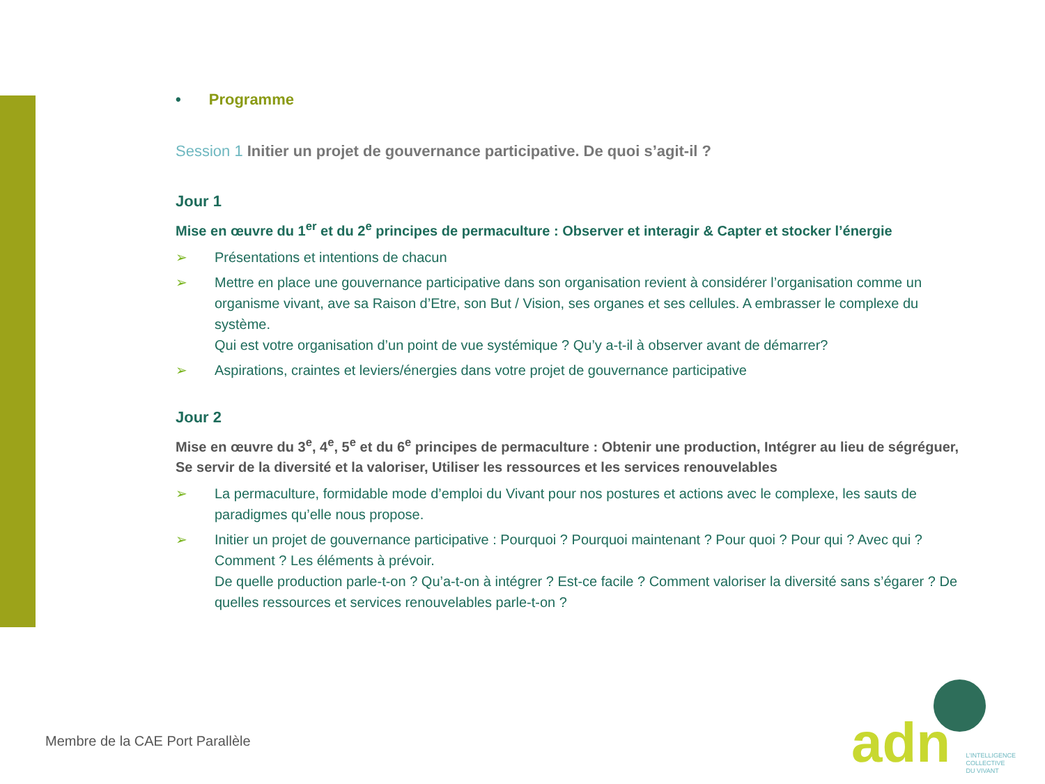• Programme
Session 1 Initier un projet de gouvernance participative. De quoi s’agit-il ?
Jour 1
Mise en œuvre du 1<sup>er</sup> et du 2<sup>e</sup> principes de permaculture : Observer et interagir & Capter et stocker l’énergie
➢ Présentations et intentions de chacun
➢ Mettre en place une gouvernance participative dans son organisation revient à considérer l’organisation comme un organisme vivant, ave sa Raison d’Etre, son But / Vision, ses organes et ses cellules. A embrasser le complexe du système.
Qui est votre organisation d’un point de vue systémique ? Qu’y a-t-il à observer avant de démarrer?
➢ Aspirations, craintes et leviers/énergies dans votre projet de gouvernance participative
Jour 2
Mise en œuvre du 3<sup>e</sup>, 4<sup>e</sup>, 5<sup>e</sup> et du 6<sup>e</sup> principes de permaculture : Obtenir une production, Intégrer au lieu de ségréguer, Se servir de la diversité et la valoriser, Utiliser les ressources et les services renouvelables
➢ La permaculture, formidable mode d’emploi du Vivant pour nos postures et actions avec le complexe, les sauts de paradigmes qu’elle nous propose.
➢ Initier un projet de gouvernance participative : Pourquoi ? Pourquoi maintenant ? Pour quoi ? Pour qui ? Avec qui ? Comment ? Les éléments à prévoir.
De quelle production parle-t-on ? Qu’a-t-on à intégrer ? Est-ce facile ? Comment valoriser la diversité sans s’égarer ? De quelles ressources et services renouvelables parle-t-on ?
Membre de la CAE Port Parallèle
adn L’INTELLIGENCE
COLLECTIVE
DU VIVANT